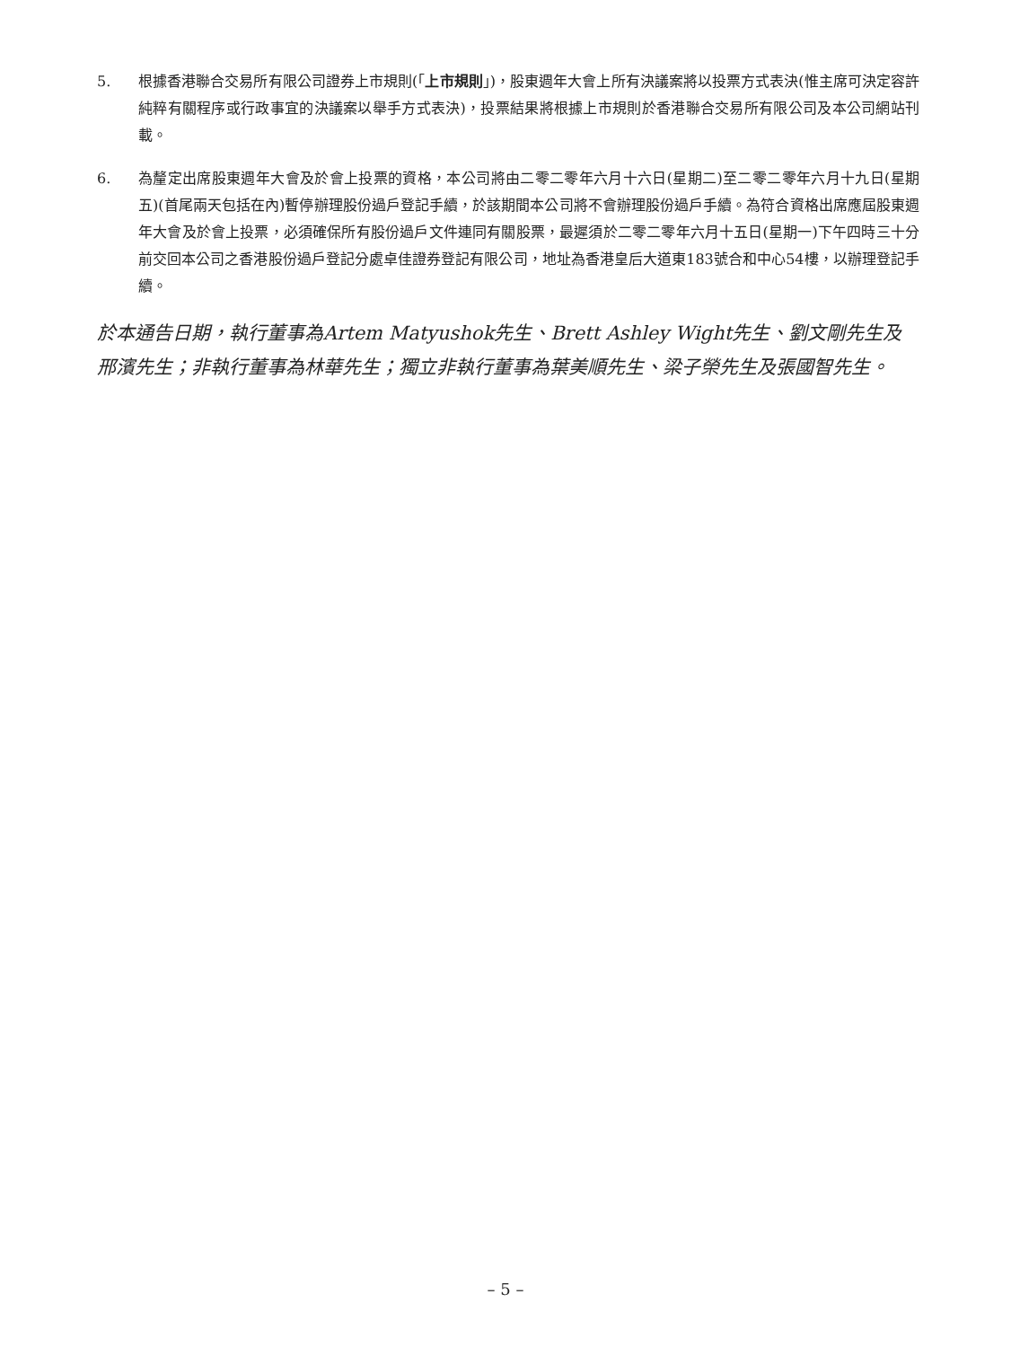5. 根據香港聯合交易所有限公司證券上市規則(「上市規則」)，股東週年大會上所有決議案將以投票方式表決(惟主席可決定容許純粹有關程序或行政事宜的決議案以舉手方式表決)，投票結果將根據上市規則於香港聯合交易所有限公司及本公司網站刊載。
6. 為釐定出席股東週年大會及於會上投票的資格，本公司將由二零二零年六月十六日(星期二)至二零二零年六月十九日(星期五)(首尾兩天包括在內)暫停辦理股份過戶登記手續，於該期間本公司將不會辦理股份過戶手續。為符合資格出席應屆股東週年大會及於會上投票，必須確保所有股份過戶文件連同有關股票，最遲須於二零二零年六月十五日(星期一)下午四時三十分前交回本公司之香港股份過戶登記分處卓佳證券登記有限公司，地址為香港皇后大道東183號合和中心54樓，以辦理登記手續。
於本通告日期，執行董事為Artem Matyushok先生、Brett Ashley Wight先生、劉文剛先生及邢濱先生；非執行董事為林華先生；獨立非執行董事為葉美順先生、梁子榮先生及張國智先生。
– 5 –